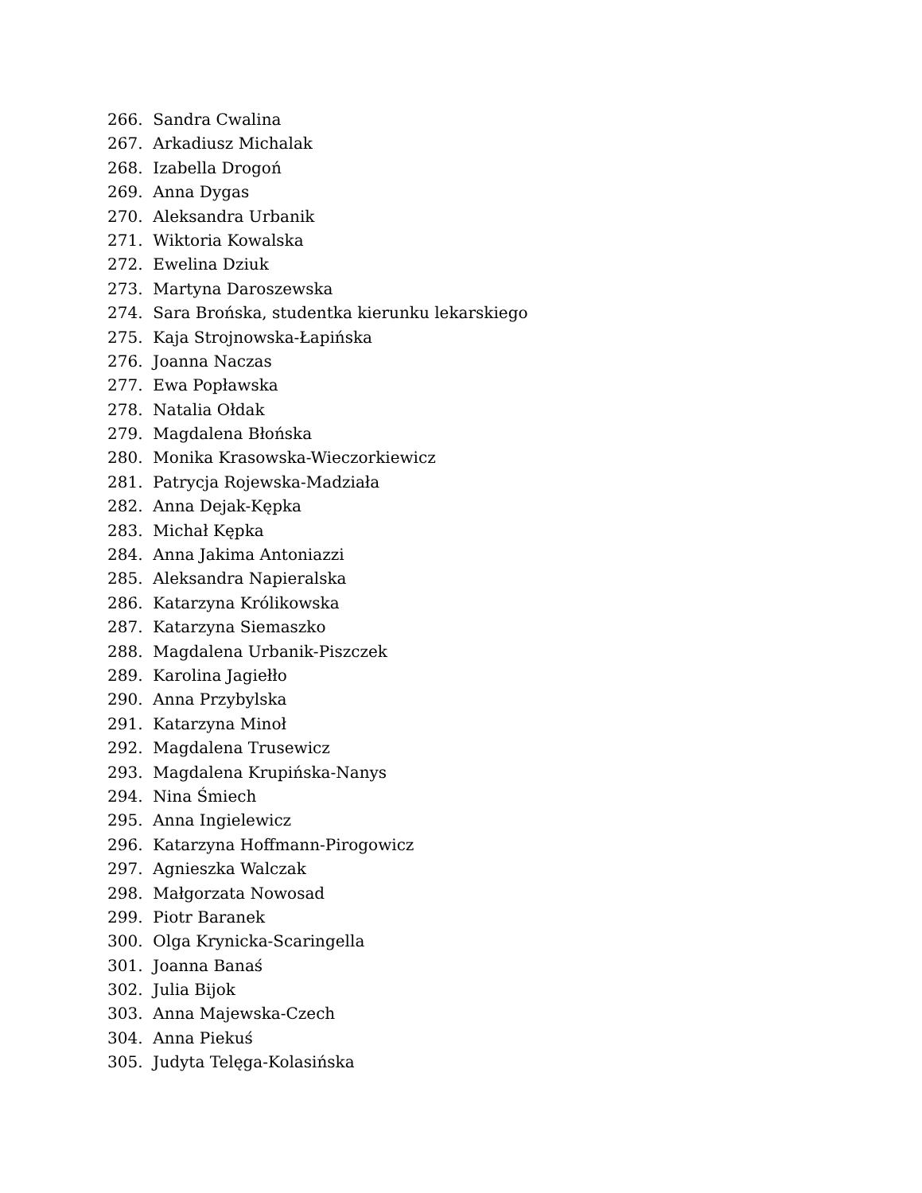266. Sandra Cwalina
267. Arkadiusz Michalak
268. Izabella Drogoń
269. Anna Dygas
270. Aleksandra Urbanik
271. Wiktoria Kowalska
272. Ewelina Dziuk
273. Martyna Daroszewska
274. Sara Brońska, studentka kierunku lekarskiego
275. Kaja Strojnowska-Łapińska
276. Joanna Naczas
277. Ewa Popławska
278. Natalia Ołdak
279. Magdalena Błońska
280. Monika Krasowska-Wieczorkiewicz
281. Patrycja Rojewska-Madziała
282. Anna Dejak-Kępka
283. Michał Kępka
284. Anna Jakima Antoniazzi
285. Aleksandra Napieralska
286. Katarzyna Królikowska
287. Katarzyna Siemaszko
288. Magdalena Urbanik-Piszczek
289. Karolina Jagiełło
290. Anna Przybylska
291. Katarzyna Minoł
292. Magdalena Trusewicz
293. Magdalena Krupińska-Nanys
294. Nina Śmiech
295. Anna Ingielewicz
296. Katarzyna Hoffmann-Pirogowicz
297. Agnieszka Walczak
298. Małgorzata Nowosad
299. Piotr Baranek
300. Olga Krynicka-Scaringella
301. Joanna Banaś
302. Julia Bijok
303. Anna Majewska-Czech
304. Anna Piekuś
305. Judyta Telęga-Kolasińska